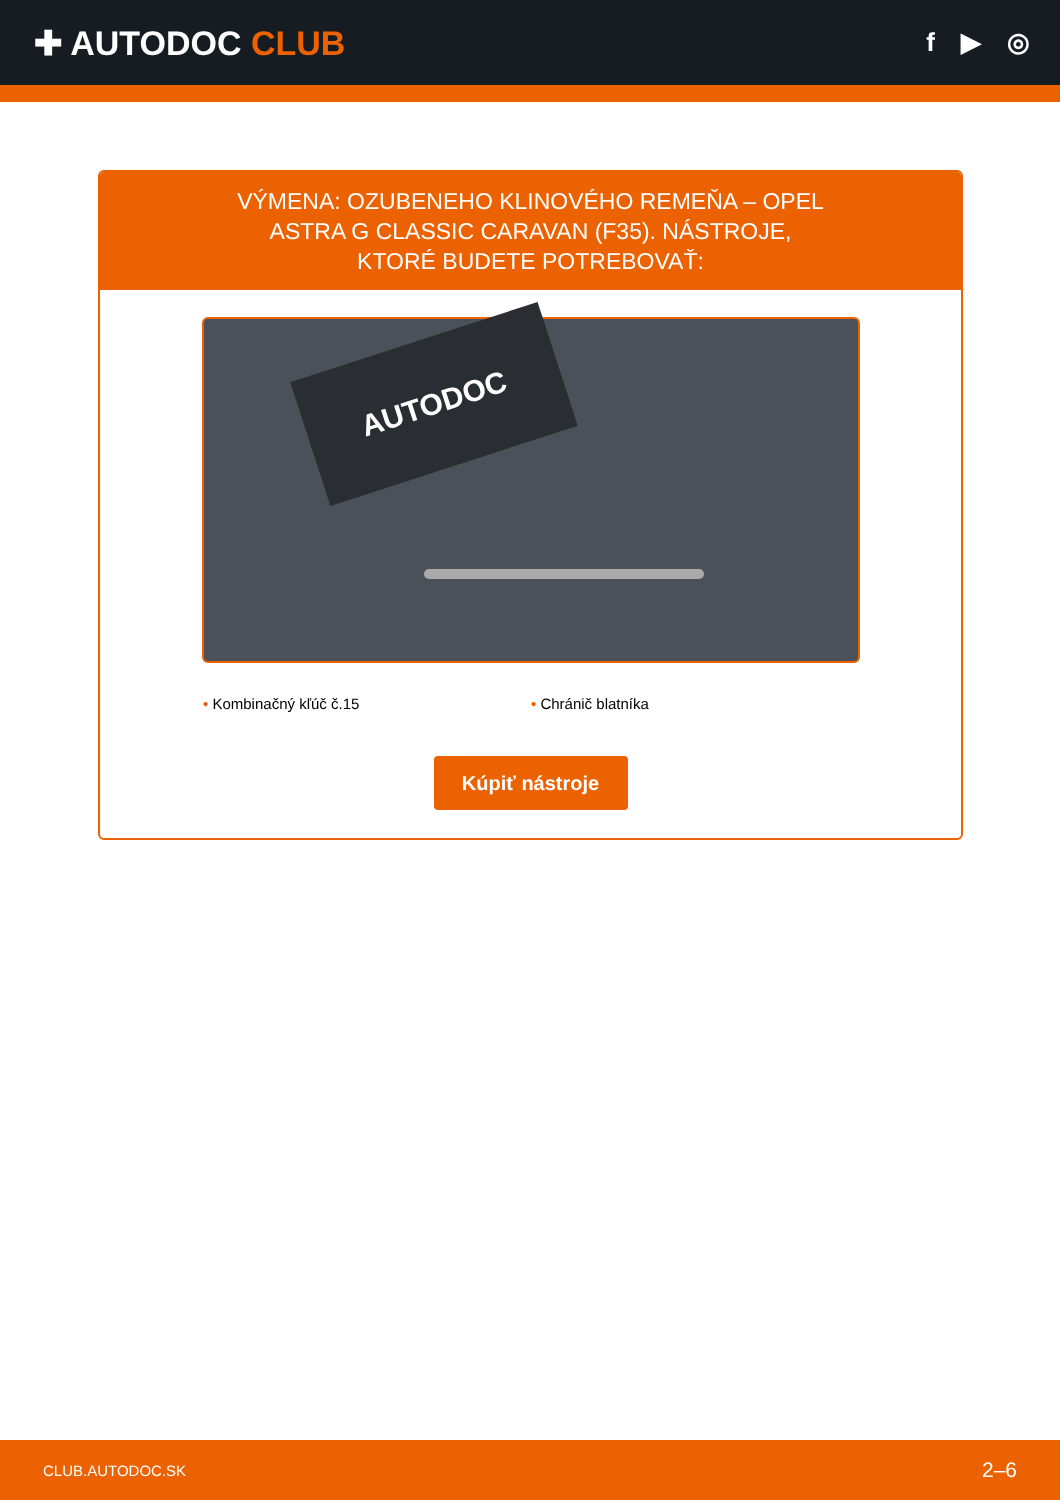✚ AUTODOC CLUB
f ▶ ◎
VÝMENA: OZUBENEHO KLINOVÉHO REMEŇA – OPEL ASTRA G CLASSIC CARAVAN (F35). NÁSTROJE, KTORÉ BUDETE POTREBOVAŤ:
AUTODOC
• Kombinačný kľúč č.15 • Chránič blatníka
Kúpiť nástroje
CLUB.AUTODOC.SK 2–6